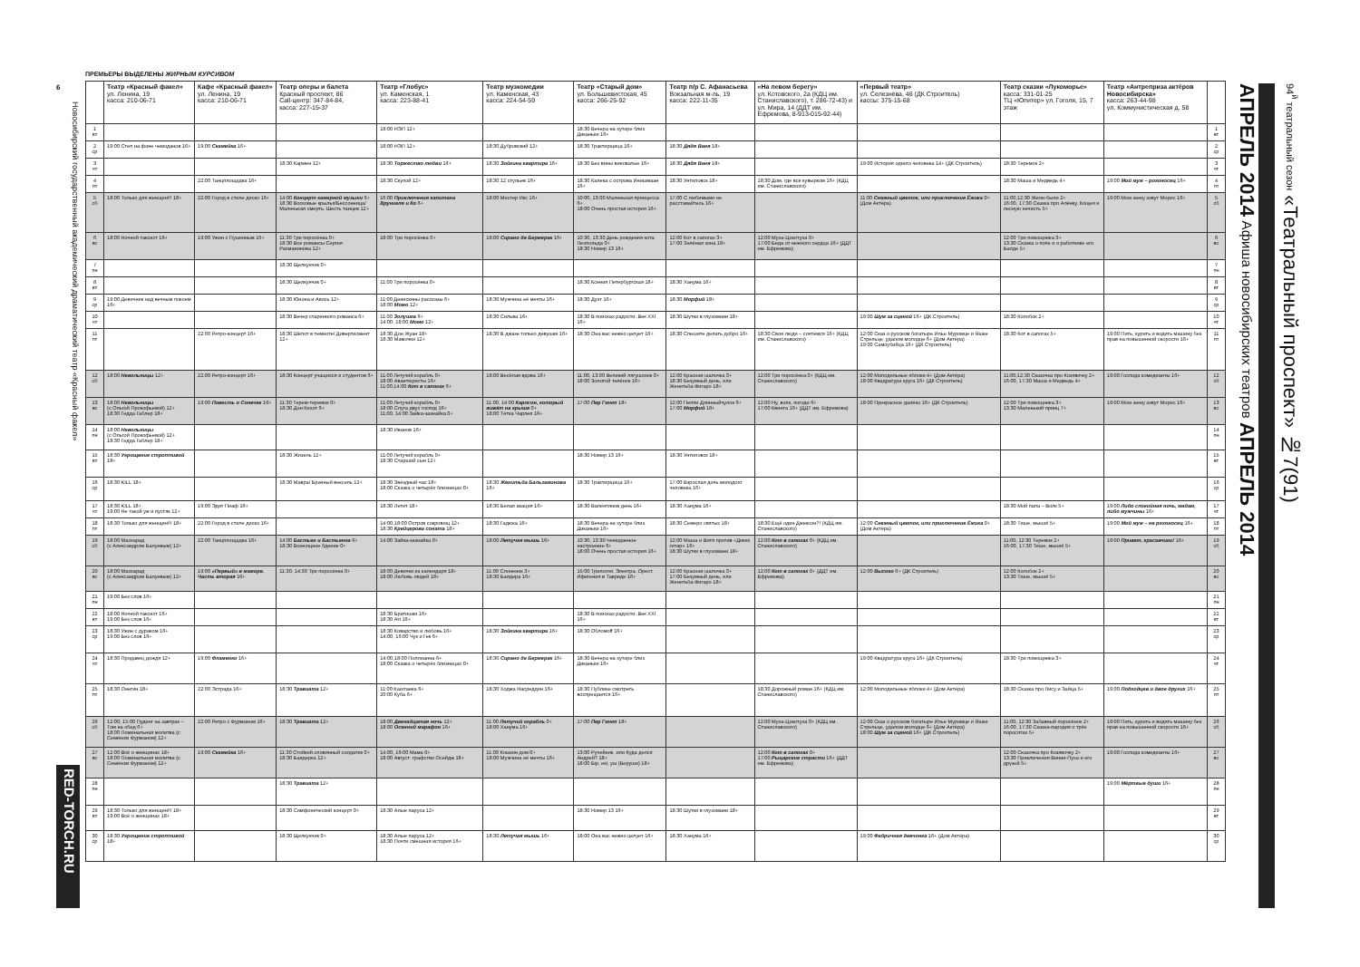6
Новосибирский государственный академический драматический театр «Красный факел»
RED-TORCH.RU
ПРЕМЬЕРЫ ВЫДЕЛЕНЫ ЖИРНЫМ КУРСИВОМ
| | Театр «Красный факел» ул. Ленина, 19 касса: 210-06-71 | Кафе «Красный факел» ул. Ленина, 19 касса: 210-06-71 | Театр оперы и балета Красный проспект, 86 Call-центр: 347-84-84, касса: 227-15-37 | Театр «Глобус» ул. Каменская, 1 касса: 223-88-41 | Театр музкомедии ул. Каменская, 43 касса: 224-54-59 | Театр «Старый дом» ул. Большевистская, 45 касса: 266-25-92 | Театр п/р С. Афанасьева Вокзальная м-ль, 19 касса: 222-11-35 | «На левом берегу» ул. Котовского, 2а (КДЦ им. Станиславского), т. 286-72-43) и ул. Мира, 14 (ДДТ им. Ефремова, 8-913-015-92-44) | «Первый театр» ул. Селезнёва, 46 (ДК Строитель) кассы: 375-15-68 | Театр сказки «Лукоморье» касса: 331-01-25 ТЦ «Юпитер» ул. Гоголя, 15, 7 этаж | Театр «Антреприза актёров Новосибирска» касса: 263-44-98 ул. Коммунистическая д. 58 | |
| --- | --- | --- | --- | --- | --- | --- | --- | --- | --- | --- | --- | --- |
| 1 вт | | | | 18:00 НЭП 12+ | | 18:30 Вечера на хуторе близ Диканьки 16+ | | | | | | 1 вт |
| 2 ср | 19:00 Степ на фоне чемоданов 16+ | 19:00 Скамейка 16+ | | 18:00 НЭП 12+ | 18:30 Дубровский 12+ | 18:30 Трактирщица 16+ | 18:30 Дядя Ваня 18+ | | | | | 2 ср |
| 3 чт | | | 18:30 Кармен 12+ | 18:30 Торжество любви 16+ | 18:30 Зойкина квартира 16+ | 18:30 Без вины виноватые 16+ | 18:30 Дядя Ваня 18+ | | 19:00 История одного человека 14+ (ДК Строитель) | 18:30 Теремок 2+ | | 3 чт |
| 4 пт | | 22:00 Танцплощадка 16+ | | 18:30 Скупой 12+ | 18:30 12 стульев 16+ | 18:30 Калека с острова Инишмаан 16+ | 18:30 Унтиловск 18+ | 18:30 Дом, где всё кувырком 16+ (КДЦ им. Станиславского) | | 18:30 Маша и Медведь 4+ | 19:00 Мой муж – рогоносец 16+ | 4 пт |
| 5 сб | 18:00 Только для женщин!!! 18+ | 22:00 Город в стиле диско 16+ | 14:00 Концерт камерной музыки 6+ 18:30 Восковые крылья/Бессонница/ Маленькая смерть. Шесть танцев 12+ | 16:00 Приключения капитана Врунгеля и Ко 6+ | 18:00 Мистер Икс 16+ | 10:00, 13:00 Маленькая принцесса 6+ 18:00 Очень простая история 16+ | 17:00 С любимыми не расставайтесь 16+ | | 11:00 Снежный цветок, или приключение Ёжика 0+ (Дом Актёра) | 11:00,12:30 Жили-были 2+ 16:00, 17:30 Сказка про Алёнку, Кощея и лесную нечисть 5+ | 19:00 Мою жену зовут Морис 16+ | 5 сб |
| 6 вс | 18:00 Ночной таксист 16+ | 19:00 Ужин с Пушкиным 16+ | 11:30 Три поросёнка 0+ 18:30 Все романсы Сергея Рахманинова 12+ | 18:00 Три поросёнка 0+ | 18:00 Сирано де Бержерак 16+ | 10:30, 13:30 День рождения кота Леопольда 0+ 18:30 Номер 13 16+ | 12:00 Кот в сапогах 3+ 17:00 Зелёная зона 18+ | 12:00 Муха-Цокотуха 0+ 17:00 Беда от нежного сердца 16+ (ДДТ им. Ефремова) | | 12:00 Три помощника 3+ 13:30 Сказка о попе и о работнике его Балде 5+ | | 6 вс |
| 7 пн | | | 18:30 Щелкунчик 0+ | | | | | | | | | 7 пн |
| 8 вт | | | 18:30 Щелкунчик 0+ | 11:00 Три поросёнка 0+ | | 18:30 Ксения Петербургская 18+ | 18:30 Ханума 16+ | | | | | 8 вт |
| 9 ср | 19:00 Девичник над вечным покоем 16+ | | 18:30 Юнона и Авось 12+ | 11:00 Денискины рассказы 6+ 18:00 Момо 12+ | 18:30 Мужчина её мечты 16+ | 18:30 Дуэт 16+ | 18:30 Морфий 18+ | | | | | 9 ср |
| 10 чт | | | 18:30 Вечер старинного романса 6+ | 11:00 Золушка 6+ 14:00, 18:00 Момо 12+ | 18:30 Сильва 16+ | 18:30 В поисках радости. Век XXI 16+ | 18:30 Шутки в глухомани 18+ | | 19:00 Шум за сценой 16+ (ДК Строитель) | 18:30 Колобок 2+ | | 10 чт |
| 11 пт | | 22:00 Ретро-концерт 16+ | 18:30 Шёпот в темноте/ Дивертисмент 12+ | 18:30 Дон Жуан 18+ 18:30 Мамочки 12+ | 18:30 В джазе только девушки 16+ | 18:30 Она вас нежно целует 16+ | 18:30 Спешите делать добро 16+ | 18:30 Свои люди – сочтёмся 16+ (КДЦ им. Станиславского) | 12:00 Сказ о русском богатыре Илье Муромце и Яшке Стрельце, удалом молодце 6+ (Дом Актёра) 19:00 Самоубийца 16+ (ДК Строитель) | 18:30 Кот в сапогах 5+ | 19:00 Пить, курить и водить машину без прав на повышенной скорости 16+ | 11 пт |
| 12 сб | 18:00 Невольницы 12+ | 22:00 Ретро-концерт 16+ | 18:30 Концерт учащихся и студентов 6+ | 11:00 Летучий корабль 0+ 18:00 Авантюристы 16+ 11:00,14:00 Кот в сапогах 6+ | 18:00 Весёлая вдова 16+ | 11:00, 13:00 Великий лягушонок 0+ 18:00 Золотой телёнок 16+ | 12:00 Красная шапочка 3+ 18:30 Безумный день, или Женитьба Фигаро 18+ | 12:00 Три поросёнка 0+ (КДЦ им. Станиславского) | 12:00 Молодильные яблоки 4+ (Дом Актёра) 18:00 Квадратура круга 16+ (ДК Строитель) | 11:00,12:30 Сказочка про Козявочку 2+ 16:00, 17:30 Маша и Медведь 4+ | 19:00 Господа комедианты 16+ | 12 сб |
| 13 вс | 18:00 Невольницы (с Ольгой Прокофьевой) 12+ 18:30 Гедда Габлер 18+ | 19:00 Повесть о Сонечке 16+ | 11:30 Терем-теремок 0+ 18:30 Дон Кихот 6+ | 11:00 Летучий корабль 0+ 18:00 Слуга двух господ 16+ 11:00, 14:00 Зайка-зазнайка 0+ | 11:00, 14:00 Карлсон, который живёт на крыше 0+ 18:00 Тётка Чарлея 16+ | 17:00 Пер Гюнт 18+ | 12:00 Пеппи Длинныйчулок 6+ 17:00 Морфий 18+ | 12:00 Ну, волк, погоди 6+ 17:00 Квинта 16+ (ДДТ им. Ефремова) | 18:00 Прекрасное далёко 16+ (ДК Строитель) | 12:00 Три помощника 3+ 13:30 Маленький принц 7+ | 19:00 Мою жену зовут Морис 16+ | 13 вс |
| 14 пн | 18:00 Невольницы (с Ольгой Прокофьевой) 12+ 18:30 Гедда Габлер 18+ | | | 18:30 Иванов 16+ | | | | | | | | 14 пн |
| 15 вт | 18:30 Укрощение строптивой 18+ | | 18:30 Жизель 12+ | 11:00 Летучий корабль 0+ 18:30 Старший сын 12+ | | 18:30 Номер 13 16+ | 18:30 Унтиловск 18+ | | | | | 15 вт |
| 16 ср | 18:30 KILL 18+ | | 18:30 Мавра/ Брачный вексель 12+ | 18:30 Звёздный час 18+ 18:00 Сказка о четырёх близнецах 0+ | 18:30 Женитьба Бальзаминова 16+ | 18:30 Трактирщица 16+ | 17:00 Взрослая дочь молодого человека 16+ | | | | | 16 ср |
| 17 чт | 18:30 KILL 18+ 19:00 Не такой уж и пустяк 12+ | 19:00 Эдит Пиаф 16+ | | 18:30 Летит 18+ | 18:30 Белая акация 16+ | 18:30 Валентинов день 16+ | 18:30 Ханума 16+ | | | 18:30 Мой папа – Волк 5+ | 19:00 Либо спокойная ночь, мадам, либо мужчины 16+ | 17 чт |
| 18 пт | 18:30 Только для женщин!!! 18+ | 22:00 Город в стиле диско 16+ | | 14:00,18:00 Остров сокровищ 12+ 18:30 Крейцерова соната 18+ | 18:30 Гадюка 16+ | 18:30 Вечера на хуторе близ Диканьки 16+ | 18:30 Семеро святых 18+ | 18:30 Ещё один Джексон?! (КДЦ им. Станиславского) | 12:00 Снежный цветок, или приключение Ёжика 0+ (Дом Актёра) | 18:30 Тише, мыши! 5+ | 19:00 Мой муж – не рогоносец 16+ | 18 пт |
| 19 сб | 18:00 Маскарад (с Александром Балуевым) 12+ | 22:00 Танцплощадка 16+ | 14:00 Бастьен и Бастьенна 6+ 18:30 Всенощное бдение 0+ | 14:00 Зайка-зазнайка 0+ | 18:00 Летучая мышь 16+ | 10:30, 13:30 Чемоданное настроение 6+ 18:00 Очень простая история 16+ | 12:00 Маша и Витя против «Диких гитар» 16+ 18:30 Шутки в глухомани 18+ | 12:00 Кот в сапогах 0+ (КДЦ им. Станиславского) | | 11:00, 12:30 Теремок 2+ 16:00, 17:30 Тише, мыши! 5+ | 19:00 Привет, красавчики! 16+ | 19 сб |
| 20 вс | 18:00 Маскарад (с Александром Балуевым) 12+ | 19:00 «Первый» в мажоре. Часть вторая 16+ | 11:30, 14:30 Три поросёнка 0+ | 18:00 Девочки из календаря 18+ 18:00 Любовь людей 18+ | 11:00 Слоненок 3+ 18:30 Баядера 16+ | 15:00 Трилогия. Электра. Орест. Ифигения в Тавриде 16+ | 12:00 Красная шапочка 3+ 17:00 Безумный день, или Женитьба Фигаро 18+ | 12:00 Кот в сапогах 0+ (ДДТ им. Ефремова) | 12:00 Высоко 6+ (ДК Строитель) | 12:00 Колобок 2+ 13:30 Тише, мыши! 5+ | | 20 вс |
| 21 пн | 19:00 Без слов 16+ | | | | | | | | | | | 21 пн |
| 22 вт | 18:00 Ночной таксист 16+ 19:00 Без слов 16+ | | | 18:30 Братишки 16+ 18:30 Art 16+ | | 18:30 В поисках радости. Век XXI 16+ | | | | | | 22 вт |
| 23 ср | 18:30 Ужин с дураком 16+ 19:00 Без слов 16+ | | | 18:30 Коварство и любовь 16+ 14:00, 16:00 Чук и Гек 6+ | 18:30 Зойкина квартира 16+ | 18:30 Обломоff 16+ | | | | | | 23 ср |
| 24 чт | 18:30 Продавец дождя 12+ | 19:00 Фламенко 16+ | | 14:00,18:00 Поллианна 6+ 18:00 Сказка о четырёх близнецах 0+ | 18:30 Сирано де Бержерак 16+ | 18:30 Вечера на хуторе близ Диканьки 16+ | | | 19:00 Квадратура круга 16+ (ДК Строитель) | 18:30 Три помощника 3+ | | 24 чт |
| 25 пт | 18:30 Онегин 18+ | 22:00 Эстрада 16+ | 18:30 Травиата 12+ | 11:00 Каштанка 6+ 20:00 Куба 6+ | 18:30 Ходжа Насреддин 16+ | 18:30 Публике смотреть воспрещается 16+ | | 18:30 Дорожный роман 16+ (КДЦ им. Станиславского) | 12:00 Молодильные яблоки 4+ (Дом Актёра) | 18:30 Сказка про Лису и Зайца 5+ | 19:00 Подходцев и двое других 16+ | 25 пт |
| 26 сб | 12:00, 15:00 Пудинг на завтрак – Том на обед 6+ 18:00 Поминальная молитва (с Семёном Фурманом) 12+ | 22:00 Ретро с Фурманом 16+ | 18:30 Травиата 12+ | 18:00 Двенадцатая ночь 12+ 18:00 Осенний марафон 16+ | 11:00 Летучий корабль 0+ 18:00 Ханума 16+ | 17:00 Пер Гюнт 18+ | | 12:00 Муха-Цокотуха 0+ (КДЦ им. Станиславского) | 12:00 Сказ о русском богатыре Илье Муромце и Яшке Стрельце, удалом молодце 6+ (Дом Актёра) 18:00 Шум за сценой 16+ (ДК Строитель) | 11:00, 12:30 Забавный поросёнок 2+ 16:00, 17:30 Сказка-пародия о трёх поросятах 5+ | 19:00 Пить, курить и водить машину без прав на повышенной скорости 16+ | 26 сб |
| 27 вс | 12:00 Всё о женщинах 18+ 18:00 Поминальная молитва (с Семёном Фурманом) 12+ | 19:00 Скамейка 16+ | 11:30 Стойкий оловянный солдатик 0+ 18:30 Баядерка 12+ | 14:00, 16:00 Мама 0+ 18:00 Август: графство Осейдж 18+ | 11:00 Кошкин дом 0+ 18:00 Мужчина её мечты 16+ | 13:00 Ручейник, или Куда делся Андрей? 18+ 18:00 Бір, екі, уш (Беруши) 18+ | | 12:00 Кот в сапогах 0+ 17:00 Рыцарские страсти 16+ (ДДТ им. Ефремова) | | 12:00 Сказочка про Козявочку 2+ 13:30 Приключения Винни-Пуха и его друзей 5+ | 19:00 Господа комедианты 16+ | 27 вс |
| 28 пн | | | 18:30 Травиата 12+ | | | | | | | | 19:00 Мёртвые души 16+ | 28 пн |
| 29 вт | 18:30 Только для женщин!!! 18+ 19:00 Всё о женщинах 18+ | | 18:30 Симфонический концерт 0+ | 18:30 Алые паруса 12+ | | 18:30 Номер 13 16+ | 18:30 Шутки в глухомани 18+ | | | | | 29 вт |
| 30 ср | 18:30 Укрощение строптивой 18+ | | 18:30 Щелкунчик 0+ | 18:30 Алые паруса 12+ 18:30 Почти смешная история 16+ | 18:30 Летучая мышь 16+ | 18:00 Она вас нежно целует 16+ | 18:30 Ханума 16+ | | 19:00 Фабричная девчонка 16+ (Дом Актёра) | | | 30 ср |
АПРЕЛЬ 2014 Афиша новосибирских театров АПРЕЛЬ 2014
94<sup>й</sup> театральный сезон «Театральный проспект» №7(91)